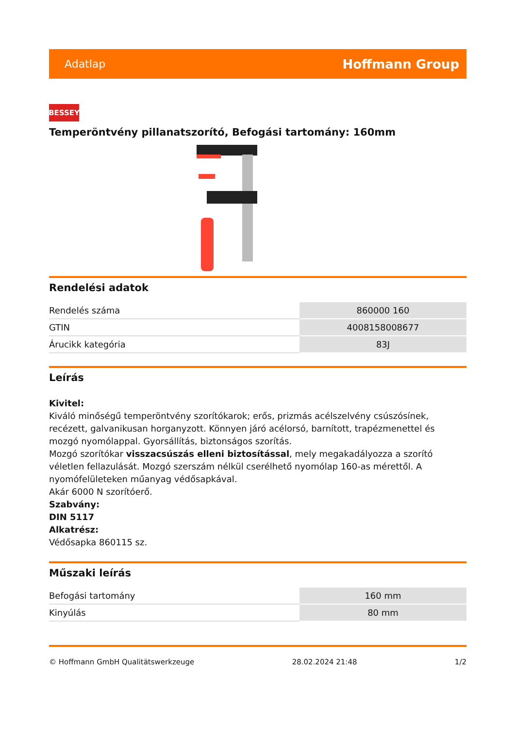Adatlap Hoffmann Group
BESSEY
Temperöntvény pillanatszorító, Befogási tartomány: 160mm
Rendelési adatok
| Rendelés száma | 860000 160 |
| GTIN | 4008158008677 |
| Árucikk kategória | 83J |
Leírás
Kivitel:
Kiváló minőségű temperöntvény szorítókarok; erős, prizmás acélszelvény csúszósínek, recézett, galvanikusan horganyzott. Könnyen járó acélorsó, barnított, trapézmenettel és mozgó nyomólappal. Gyorsállítás, biztonságos szorítás.
Mozgó szorítókar visszacsúszás elleni biztosítással, mely megakadályozza a szorító véletlen fellazulását. Mozgó szerszám nélkül cserélhető nyomólap 160-as mérettől. A nyomófelületeken műanyag védősapkával.
Akár 6000 N szorítóerő.
Szabvány:
DIN 5117
Alkatrész:
Védősapka 860115 sz.
Műszaki leírás
| Befogási tartomány | 160 mm |
| Kinyúlás | 80 mm |
© Hoffmann GmbH Qualitätswerkzeuge 28.02.2024 21:48 1/2